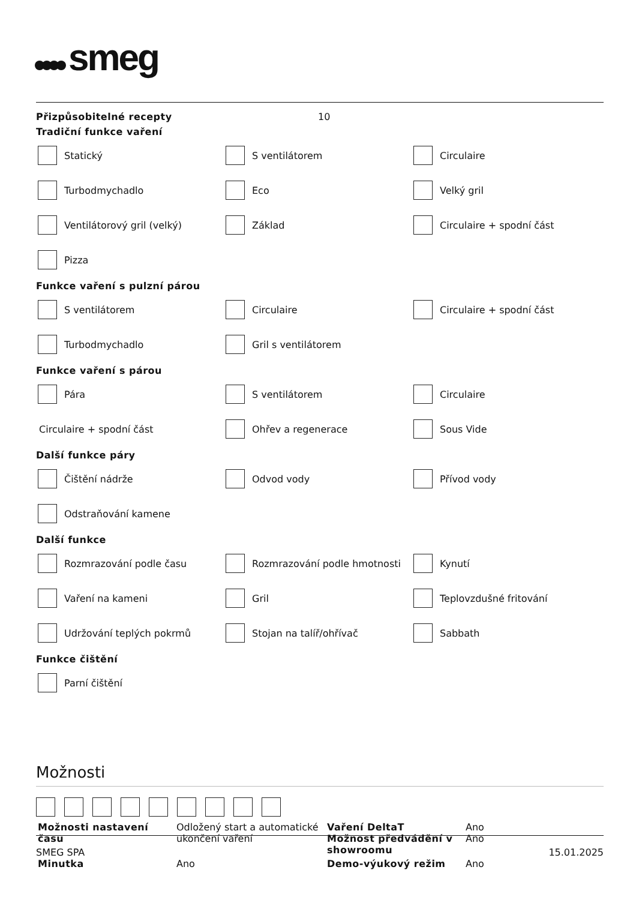smeg
Přizpůsobitelné recepty 10
Tradiční funkce vaření
Statický
S ventilátorem
Circulaire
Turbodmychadlo
Eco
Velký gril
Ventilátorový gril (velký)
Základ
Circulaire + spodní část
Pizza
Funkce vaření s pulzní párou
S ventilátorem
Circulaire
Circulaire + spodní část
Turbodmychadlo
Gril s ventilátorem
Funkce vaření s párou
Pára
S ventilátorem
Circulaire
Circulaire + spodní část
Ohřev a regenerace
Sous Vide
Další funkce páry
Čištění nádrže
Odvod vody
Přívod vody
Odstraňování kamene
Další funkce
Rozmrazování podle času
Rozmrazování podle hmotnosti
Kynutí
Vaření na kameni
Gril
Teplovzdušné fritování
Udržování teplých pokrmů
Stojan na talíř/ohřívač
Sabbath
Funkce čištění
Parní čištění
Možnosti
| Možnosti nastavení času | Odložený start a automatické ukončení vaření | Vaření DeltaT Možnost předvádění v showroomu | Ano Ano |
| Minutka | Ano | Demo-výukový režim | Ano |
SMEG SPA 15.01.2025